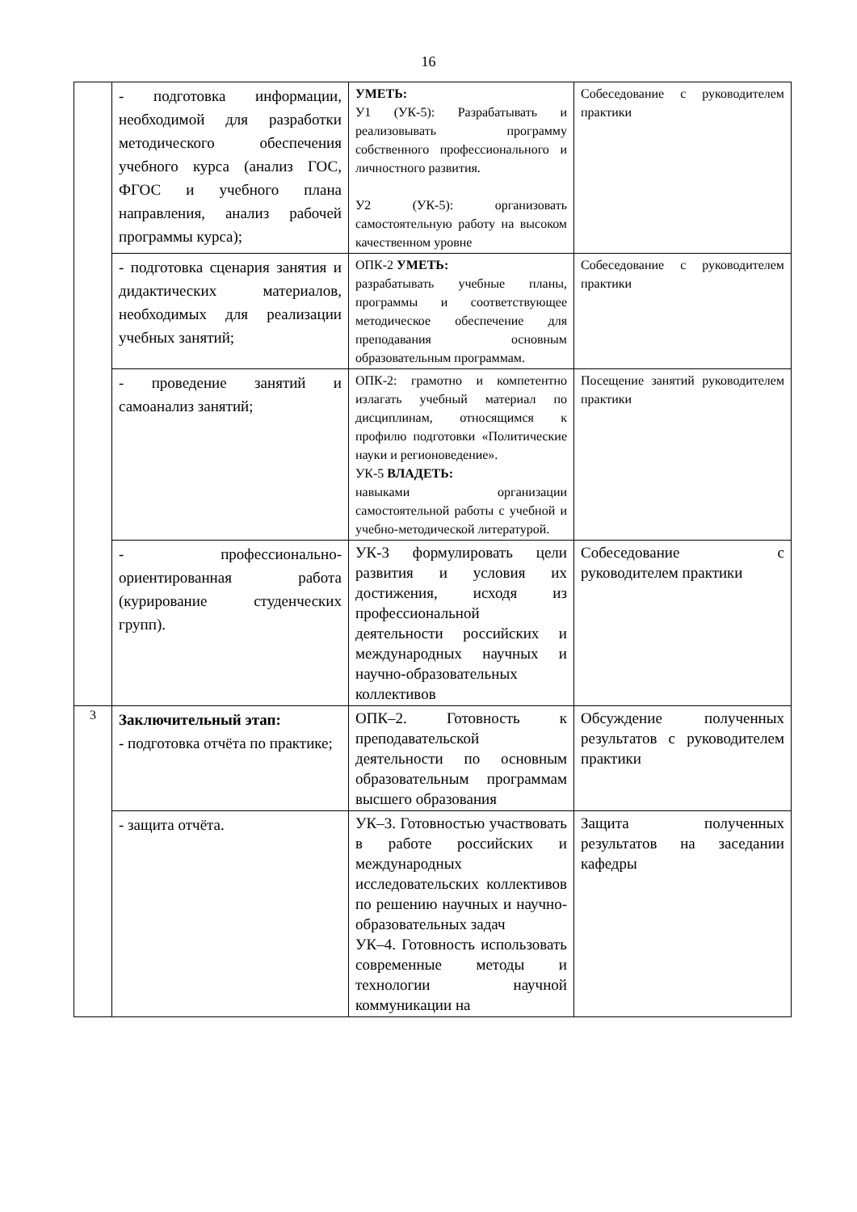16
| | - подготовка информации, необходимой для разработки методического обеспечения учебного курса (анализ ГОС, ФГОС и учебного плана направления, анализ рабочей программы курса); | УМЕТЬ: У1 (УК-5): Разрабатывать и реализовывать программу собственного профессионального и личностного развития. У2 (УК-5): организовать самостоятельную работу на высоком качественном уровне | Собеседование с руководителем практики |
| | - подготовка сценария занятия и дидактических материалов, необходимых для реализации учебных занятий; | ОПК-2 УМЕТЬ: разрабатывать учебные планы, программы и соответствующее методическое обеспечение для преподавания основным образовательным программам. | Собеседование с руководителем практики |
| | - проведение занятий и самоанализ занятий; | ОПК-2: грамотно и компетентно излагать учебный материал по дисциплинам, относящимся к профилю подготовки «Политические науки и регионоведение». УК-5 ВЛАДЕТЬ: навыками организации самостоятельной работы с учебной и учебно-методической литературой. | Посещение занятий руководителем практики |
| | - профессионально-ориентированная работа (курирование студенческих групп). | УК-3 формулировать цели развития и условия их достижения, исходя из профессиональной деятельности российских и международных научных и научно-образовательных коллективов | Собеседование с руководителем практики |
| 3 | Заключительный этап: - подготовка отчёта по практике; | ОПК–2. Готовность к преподавательской деятельности по основным образовательным программам высшего образования | Обсуждение полученных результатов с руководителем практики |
| | - защита отчёта. | УК–3. Готовностью участвовать в работе российских и международных исследовательских коллективов по решению научных и научно-образовательных задач УК–4. Готовность использовать современные методы и технологии научной коммуникации на | Защита полученных результатов на заседании кафедры |